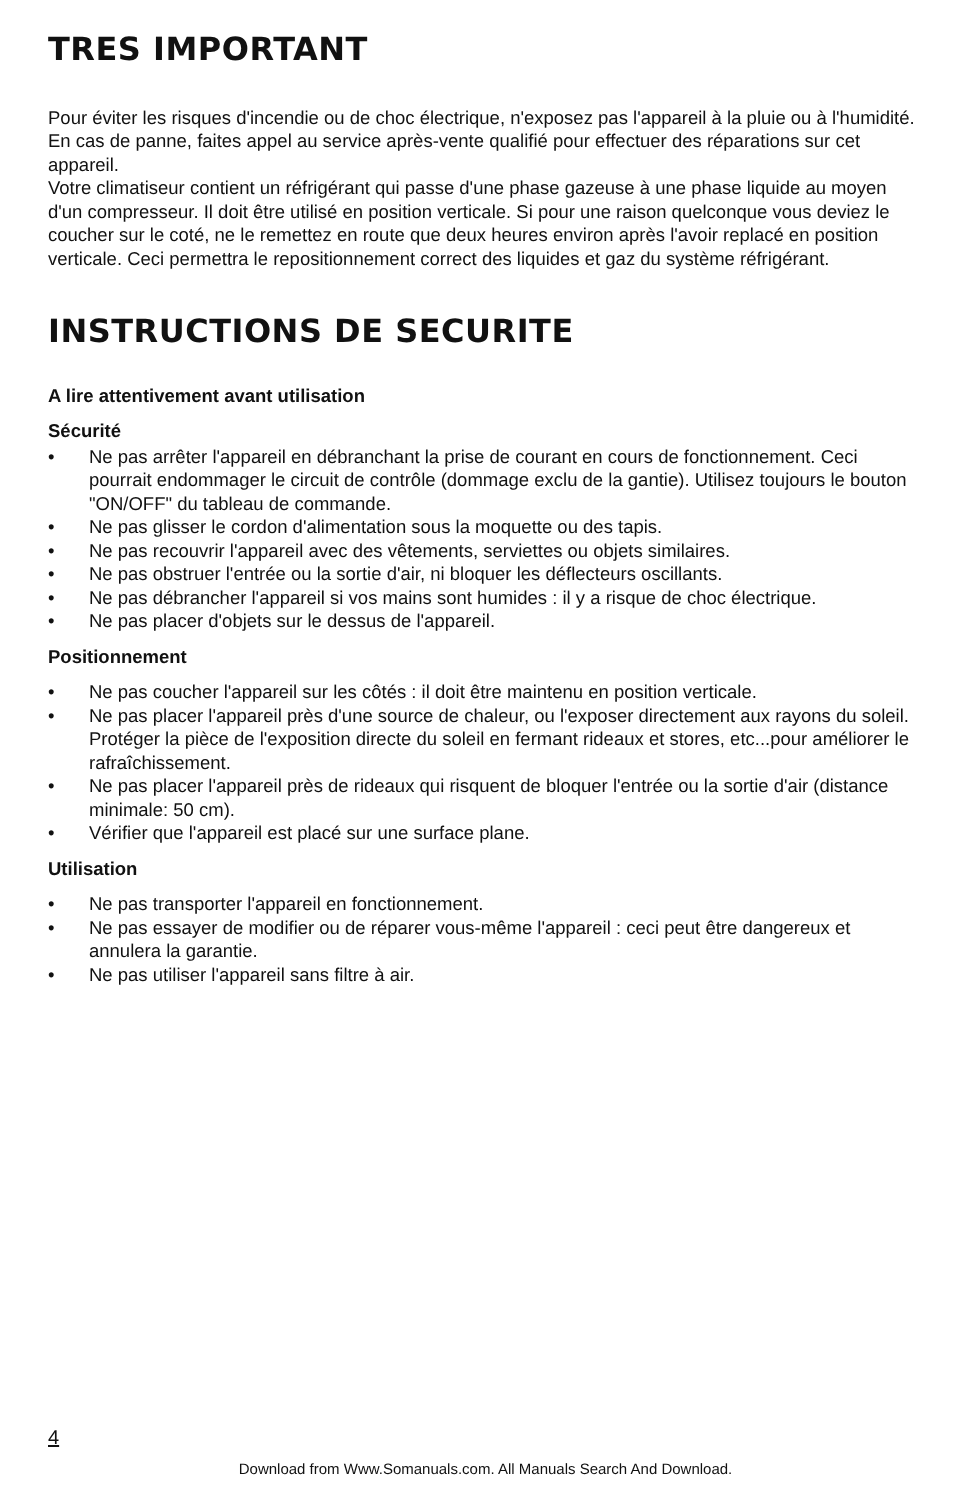TRES IMPORTANT
Pour éviter les risques d'incendie ou de choc électrique, n'exposez pas l'appareil à la pluie ou à l'humidité.
En cas de panne, faites appel au service après-vente qualifié pour effectuer des réparations sur cet appareil.
Votre climatiseur contient un réfrigérant qui passe d'une phase gazeuse à une phase liquide au moyen d'un compresseur. Il doit être utilisé en position verticale. Si pour une raison quelconque vous deviez le coucher sur le coté, ne le remettez en route que deux heures environ après l'avoir replacé en position verticale. Ceci permettra le repositionnement correct des liquides et gaz du système réfrigérant.
INSTRUCTIONS DE SECURITE
A lire attentivement avant utilisation
Sécurité
• Ne pas arrêter l'appareil en débranchant la prise de courant en cours de fonctionnement. Ceci pourrait endommager le circuit de contrôle (dommage exclu de la gantie). Utilisez toujours le bouton "ON/OFF" du tableau de commande.
• Ne pas glisser le cordon d'alimentation sous la moquette ou des tapis.
• Ne pas recouvrir l'appareil avec des vêtements, serviettes ou objets similaires.
• Ne pas obstruer l'entrée ou la sortie d'air, ni bloquer les déflecteurs oscillants.
• Ne pas débrancher l'appareil si vos mains sont humides : il y a risque de choc électrique.
• Ne pas placer d'objets sur le dessus de l'appareil.
Positionnement
• Ne pas coucher l'appareil sur les côtés : il doit être maintenu en position verticale.
• Ne pas placer l'appareil près d'une source de chaleur, ou l'exposer directement aux rayons du soleil. Protéger la pièce de l'exposition directe du soleil en fermant rideaux et stores, etc...pour améliorer le rafraîchissement.
• Ne pas placer l'appareil près de rideaux qui risquent de bloquer l'entrée ou la sortie d'air (distance minimale: 50 cm).
• Vérifier que l'appareil est placé sur une surface plane.
Utilisation
• Ne pas transporter l'appareil en fonctionnement.
• Ne pas essayer de modifier ou de réparer vous-même l'appareil : ceci peut être dangereux et annulera la garantie.
• Ne pas utiliser l'appareil sans filtre à air.
4
Download from Www.Somanuals.com. All Manuals Search And Download.